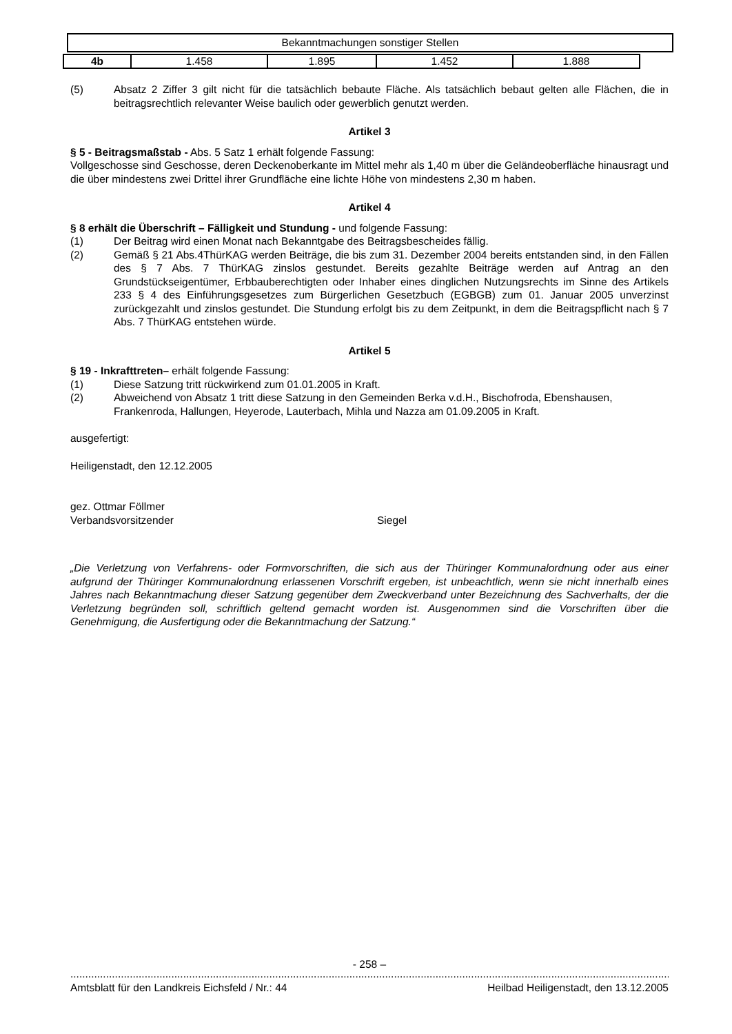Bekanntmachungen sonstiger Stellen
| 4b | 1.458 | 1.895 | 1.452 | 1.888 |
(5) Absatz 2 Ziffer 3 gilt nicht für die tatsächlich bebaute Fläche. Als tatsächlich bebaut gelten alle Flächen, die in beitragsrechtlich relevanter Weise baulich oder gewerblich genutzt werden.
Artikel 3
§ 5 - Beitragsmaßstab - Abs. 5 Satz 1 erhält folgende Fassung:
Vollgeschosse sind Geschosse, deren Deckenoberkante im Mittel mehr als 1,40 m über die Geländeoberfläche hinausragt und die über mindestens zwei Drittel ihrer Grundfläche eine lichte Höhe von mindestens 2,30 m haben.
Artikel 4
§ 8 erhält die Überschrift – Fälligkeit und Stundung - und folgende Fassung:
(1) Der Beitrag wird einen Monat nach Bekanntgabe des Beitragsbescheides fällig.
(2) Gemäß § 21 Abs.4ThürKAG werden Beiträge, die bis zum 31. Dezember 2004 bereits entstanden sind, in den Fällen des § 7 Abs. 7 ThürKAG zinslos gestundet. Bereits gezahlte Beiträge werden auf Antrag an den Grundstückseigentümer, Erbbauberechtigten oder Inhaber eines dinglichen Nutzungsrechts im Sinne des Artikels 233 § 4 des Einführungsgesetzes zum Bürgerlichen Gesetzbuch (EGBGB) zum 01. Januar 2005 unverzinst zurückgezahlt und zinslos gestundet. Die Stundung erfolgt bis zu dem Zeitpunkt, in dem die Beitragspflicht nach § 7 Abs. 7 ThürKAG entstehen würde.
Artikel 5
§ 19 - Inkrafttreten– erhält folgende Fassung:
(1) Diese Satzung tritt rückwirkend zum 01.01.2005 in Kraft.
(2) Abweichend von Absatz 1 tritt diese Satzung in den Gemeinden Berka v.d.H., Bischofroda, Ebenshausen, Frankenroda, Hallungen, Heyerode, Lauterbach, Mihla und Nazza am 01.09.2005 in Kraft.
ausgefertigt:
Heiligenstadt, den 12.12.2005
gez. Ottmar Föllmer
Verbandsvorsitzender Siegel
„Die Verletzung von Verfahrens- oder Formvorschriften, die sich aus der Thüringer Kommunalordnung oder aus einer aufgrund der Thüringer Kommunalordnung erlassenen Vorschrift ergeben, ist unbeachtlich, wenn sie nicht innerhalb eines Jahres nach Bekanntmachung dieser Satzung gegenüber dem Zweckverband unter Bezeichnung des Sachverhalts, der die Verletzung begründen soll, schriftlich geltend gemacht worden ist. Ausgenommen sind die Vorschriften über die Genehmigung, die Ausfertigung oder die Bekanntmachung der Satzung.“
- 258 –
.........................................................................................................................................................................................................................
Amtsblatt für den Landkreis Eichsfeld / Nr.: 44 Heilbad Heiligenstadt, den 13.12.2005